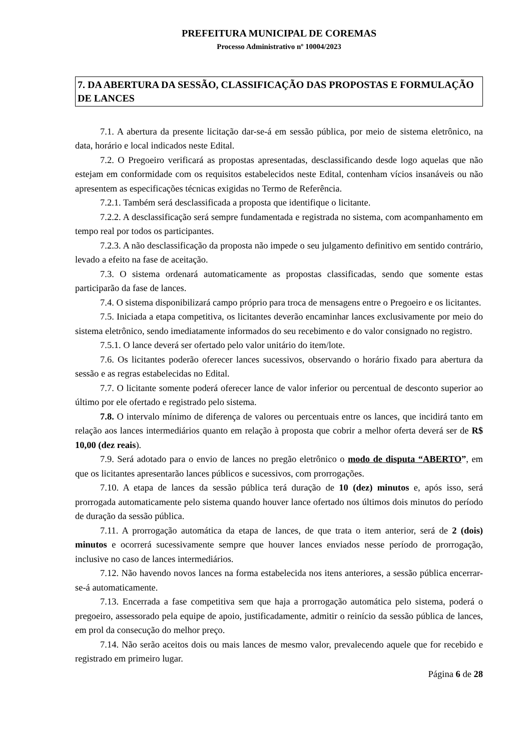PREFEITURA MUNICIPAL DE COREMAS
Processo Administrativo nº 10004/2023
7. DA ABERTURA DA SESSÃO, CLASSIFICAÇÃO DAS PROPOSTAS E FORMULAÇÃO DE LANCES
7.1. A abertura da presente licitação dar-se-á em sessão pública, por meio de sistema eletrônico, na data, horário e local indicados neste Edital.
7.2. O Pregoeiro verificará as propostas apresentadas, desclassificando desde logo aquelas que não estejam em conformidade com os requisitos estabelecidos neste Edital, contenham vícios insanáveis ou não apresentem as especificações técnicas exigidas no Termo de Referência.
7.2.1. Também será desclassificada a proposta que identifique o licitante.
7.2.2. A desclassificação será sempre fundamentada e registrada no sistema, com acompanhamento em tempo real por todos os participantes.
7.2.3. A não desclassificação da proposta não impede o seu julgamento definitivo em sentido contrário, levado a efeito na fase de aceitação.
7.3. O sistema ordenará automaticamente as propostas classificadas, sendo que somente estas participarão da fase de lances.
7.4. O sistema disponibilizará campo próprio para troca de mensagens entre o Pregoeiro e os licitantes.
7.5. Iniciada a etapa competitiva, os licitantes deverão encaminhar lances exclusivamente por meio do sistema eletrônico, sendo imediatamente informados do seu recebimento e do valor consignado no registro.
7.5.1. O lance deverá ser ofertado pelo valor unitário do item/lote.
7.6. Os licitantes poderão oferecer lances sucessivos, observando o horário fixado para abertura da sessão e as regras estabelecidas no Edital.
7.7. O licitante somente poderá oferecer lance de valor inferior ou percentual de desconto superior ao último por ele ofertado e registrado pelo sistema.
7.8. O intervalo mínimo de diferença de valores ou percentuais entre os lances, que incidirá tanto em relação aos lances intermediários quanto em relação à proposta que cobrir a melhor oferta deverá ser de R$ 10,00 (dez reais).
7.9. Será adotado para o envio de lances no pregão eletrônico o modo de disputa “ABERTO”, em que os licitantes apresentarão lances públicos e sucessivos, com prorrogações.
7.10. A etapa de lances da sessão pública terá duração de 10 (dez) minutos e, após isso, será prorrogada automaticamente pelo sistema quando houver lance ofertado nos últimos dois minutos do período de duração da sessão pública.
7.11. A prorrogação automática da etapa de lances, de que trata o item anterior, será de 2 (dois) minutos e ocorrerá sucessivamente sempre que houver lances enviados nesse período de prorrogação, inclusive no caso de lances intermediários.
7.12. Não havendo novos lances na forma estabelecida nos itens anteriores, a sessão pública encerrar-se-á automaticamente.
7.13. Encerrada a fase competitiva sem que haja a prorrogação automática pelo sistema, poderá o pregoeiro, assessorado pela equipe de apoio, justificadamente, admitir o reinício da sessão pública de lances, em prol da consecução do melhor preço.
7.14. Não serão aceitos dois ou mais lances de mesmo valor, prevalecendo aquele que for recebido e registrado em primeiro lugar.
Página 6 de 28